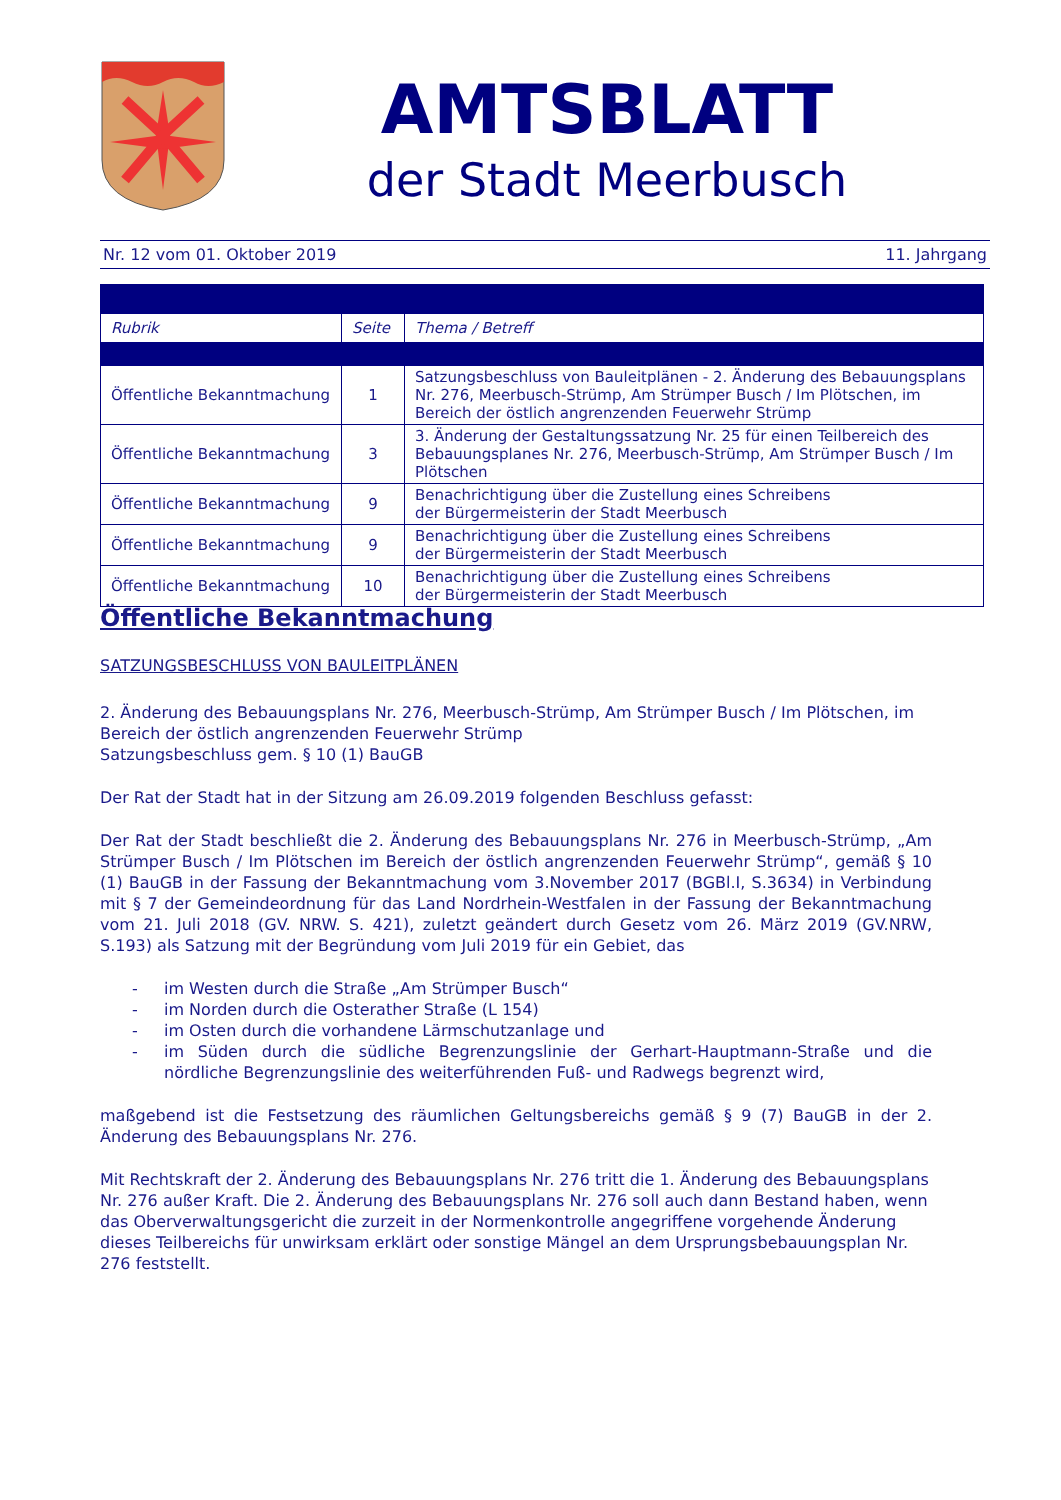AMTSBLATT
der Stadt Meerbusch
Nr. 12 vom 01. Oktober 2019 11. Jahrgang
| Rubrik | Seite | Thema / Betreff |
| --- | --- | --- |
| Öffentliche Bekanntmachung | 1 | Satzungsbeschluss von Bauleitplänen - 2. Änderung des Bebauungsplans Nr. 276, Meerbusch-Strümp, Am Strümper Busch / Im Plötschen, im Bereich der östlich angrenzenden Feuerwehr Strümp |
| Öffentliche Bekanntmachung | 3 | 3. Änderung der Gestaltungssatzung Nr. 25 für einen Teilbereich des Bebauungsplanes Nr. 276, Meerbusch-Strümp, Am Strümper Busch / Im Plötschen |
| Öffentliche Bekanntmachung | 9 | Benachrichtigung über die Zustellung eines Schreibens der Bürgermeisterin der Stadt Meerbusch |
| Öffentliche Bekanntmachung | 9 | Benachrichtigung über die Zustellung eines Schreibens der Bürgermeisterin der Stadt Meerbusch |
| Öffentliche Bekanntmachung | 10 | Benachrichtigung über die Zustellung eines Schreibens der Bürgermeisterin der Stadt Meerbusch |
Öffentliche Bekanntmachung
SATZUNGSBESCHLUSS VON BAULEITPLÄNEN
2. Änderung des Bebauungsplans Nr. 276, Meerbusch-Strümp, Am Strümper Busch / Im Plötschen, im Bereich der östlich angrenzenden Feuerwehr Strümp
Satzungsbeschluss gem. § 10 (1) BauGB
Der Rat der Stadt hat in der Sitzung am 26.09.2019 folgenden Beschluss gefasst:
Der Rat der Stadt beschließt die 2. Änderung des Bebauungsplans Nr. 276 in Meerbusch-Strümp, „Am Strümper Busch / Im Plötschen im Bereich der östlich angrenzenden Feuerwehr Strümp“, gemäß § 10 (1) BauGB in der Fassung der Bekanntmachung vom 3.November 2017 (BGBl.I, S.3634) in Verbindung mit § 7 der Gemeindeordnung für das Land Nordrhein-Westfalen in der Fassung der Bekanntmachung vom 21. Juli 2018 (GV. NRW. S. 421), zuletzt geändert durch Gesetz vom 26. März 2019 (GV.NRW, S.193) als Satzung mit der Begründung vom Juli 2019 für ein Gebiet, das
- im Westen durch die Straße „Am Strümper Busch“
- im Norden durch die Osterather Straße (L 154)
- im Osten durch die vorhandene Lärmschutzanlage und
- im Süden durch die südliche Begrenzungslinie der Gerhart-Hauptmann-Straße und die nördliche Begrenzungslinie des weiterführenden Fuß- und Radwegs begrenzt wird,
maßgebend ist die Festsetzung des räumlichen Geltungsbereichs gemäß § 9 (7) BauGB in der 2. Änderung des Bebauungsplans Nr. 276.
Mit Rechtskraft der 2. Änderung des Bebauungsplans Nr. 276 tritt die 1. Änderung des Bebauungsplans Nr. 276 außer Kraft. Die 2. Änderung des Bebauungsplans Nr. 276 soll auch dann Bestand haben, wenn das Oberverwaltungsgericht die zurzeit in der Normenkontrolle angegriffene vorgehende Änderung dieses Teilbereichs für unwirksam erklärt oder sonstige Mängel an dem Ursprungsbebauungsplan Nr. 276 feststellt.